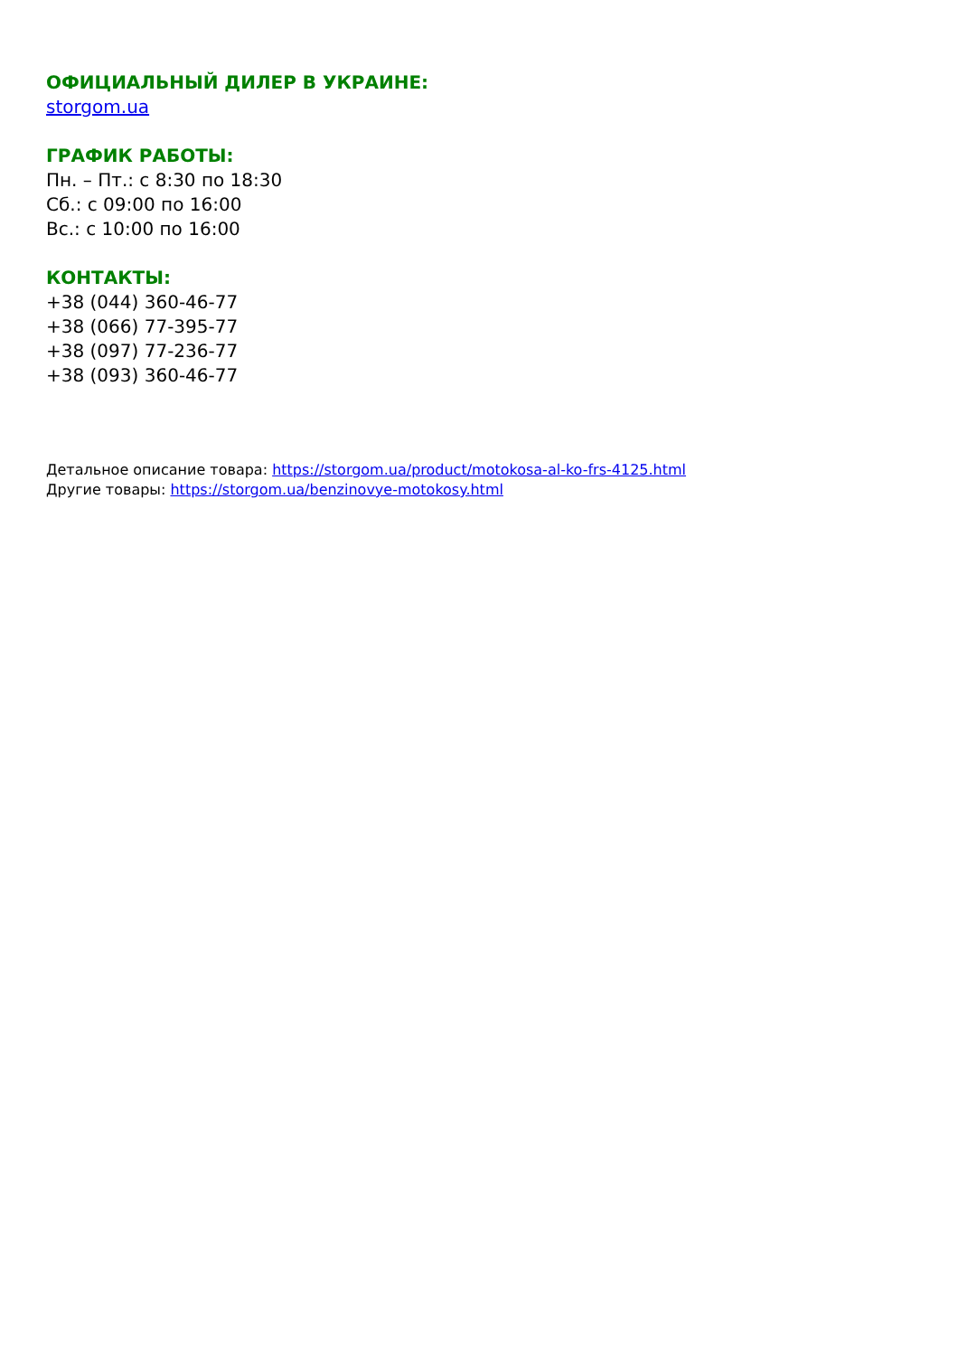ОФИЦИАЛЬНЫЙ ДИЛЕР В УКРАИНЕ:
storgom.ua
ГРАФИК РАБОТЫ:
Пн. – Пт.: с 8:30 по 18:30
Сб.: с 09:00 по 16:00
Вс.: с 10:00 по 16:00
КОНТАКТЫ:
+38 (044) 360-46-77
+38 (066) 77-395-77
+38 (097) 77-236-77
+38 (093) 360-46-77
Детальное описание товара: https://storgom.ua/product/motokosa-al-ko-frs-4125.html
Другие товары: https://storgom.ua/benzinovye-motokosy.html